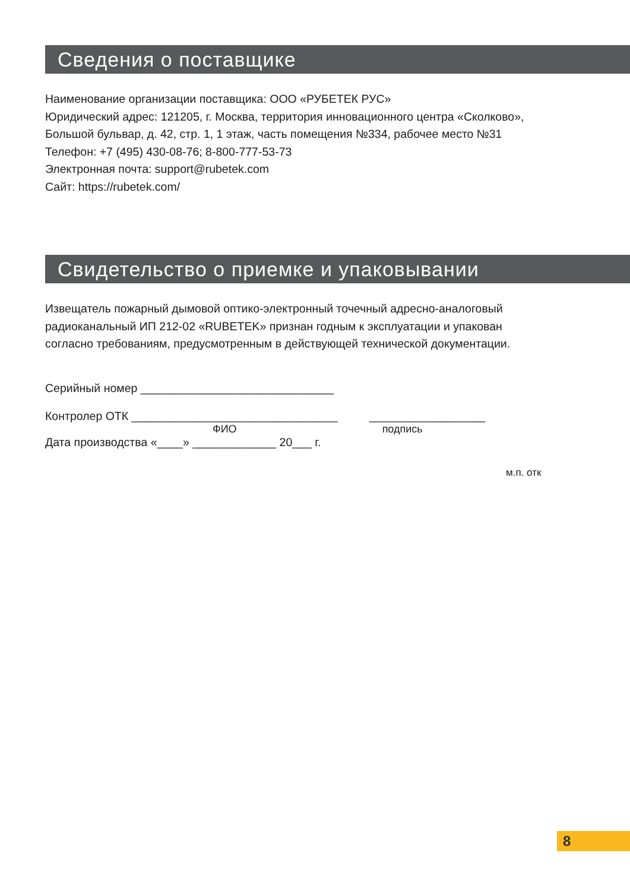Сведения о поставщике
Наименование организации поставщика: ООО «РУБЕТЕК РУС»
Юридический адрес: 121205, г. Москва, территория инновационного центра «Сколково»,
Большой бульвар, д. 42, стр. 1, 1 этаж, часть помещения №334, рабочее место №31
Телефон: +7 (495) 430-08-76; 8-800-777-53-73
Электронная почта: support@rubetek.com
Сайт: https://rubetek.com/
Свидетельство о приемке и упаковывании
Извещатель пожарный дымовой оптико-электронный точечный адресно-аналоговый
радиоканальный ИП 212-02 «RUBETEK» признан годным к эксплуатации и упакован
согласно требованиям, предусмотренным в действующей технической документации.
Серийный номер ______________________________
Контролер ОТК ________________________________ __________________
ФИО подпись
Дата производства «____» _____________ 20___ г.
м.п. отк
8